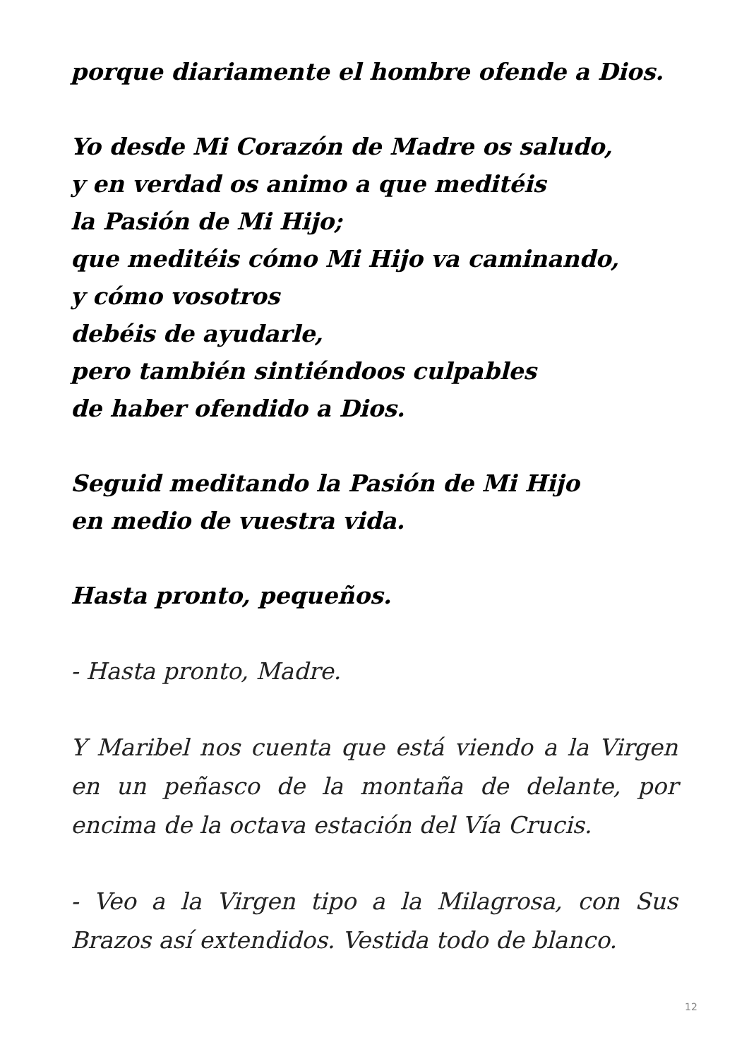porque diariamente el hombre ofende a Dios.
Yo desde Mi Corazón de Madre os saludo,
y en verdad os animo a que meditéis
la Pasión de Mi Hijo;
que meditéis cómo Mi Hijo va caminando,
y cómo vosotros
debéis de ayudarle,
pero también sintiéndoos culpables
de haber ofendido a Dios.
Seguid meditando la Pasión de Mi Hijo
en medio de vuestra vida.
Hasta pronto, pequeños.
- Hasta pronto, Madre.
Y Maribel nos cuenta que está viendo a la Virgen en un peñasco de la montaña de delante, por encima de la octava estación del Vía Crucis.
- Veo a la Virgen tipo a la Milagrosa, con Sus Brazos así extendidos. Vestida todo de blanco.
12